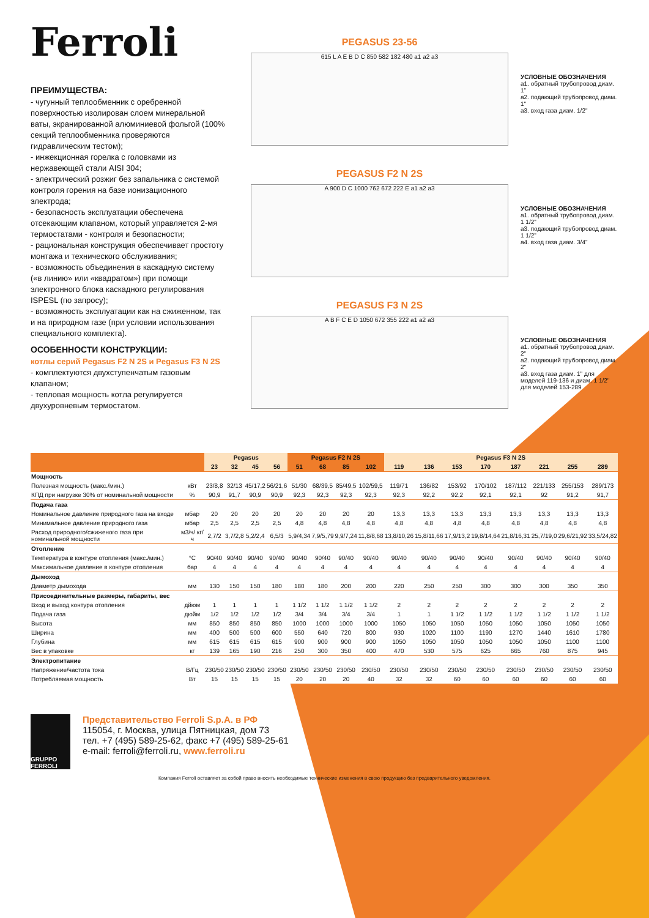Ferroli
ПРЕИМУЩЕСТВА:
- чугунный теплообменник с оребренной поверхностью изолирован слоем минеральной ваты, экранированной алюминиевой фольгой (100% секций теплообменника проверяются гидравлическим тестом);
- инжекционная горелка с головками из нержавеющей стали AISI 304;
- электрический розжиг без запальника с системой контроля горения на базе ионизационного электрода;
- безопасность эксплуатации обеспечена отсекающим клапаном, который управляется 2-мя термостатами - контроля и безопасности;
- рациональная конструкция обеспечивает простоту монтажа и технического обслуживания;
- возможность объединения в каскадную систему («в линию» или «квадратом») при помощи электронного блока каскадного регулирования ISPESL (по запросу);
- возможность эксплуатации как на сжиженном, так и на природном газе (при условии использования специального комплекта).
ОСОБЕННОСТИ КОНСТРУКЦИИ:
котлы серий Pegasus F2 N 2S и Pegasus F3 N 2S
- комплектуются двухступенчатым газовым клапаном;
- тепловая мощность котла регулируется двухуровневым термостатом.
PEGASUS 23-56
615 L A E B D C 850 582 182 480 a1 a2 a3
УСЛОВНЫЕ ОБОЗНАЧЕНИЯ
a1. обратный трубопровод диам. 1"
a2. подающий трубопровод диам. 1"
a3. вход газа диам. 1/2"
PEGASUS F2 N 2S
A 900 D C 1000 762 672 222 E a1 a2 a3
УСЛОВНЫЕ ОБОЗНАЧЕНИЯ
a1. обратный трубопровод диам. 1 1/2"
a3. подающий трубопровод диам. 1 1/2"
a4. вход газа диам. 3/4"
PEGASUS F3 N 2S
A B F C E D 1050 672 355 222 a1 a2 a3
УСЛОВНЫЕ ОБОЗНАЧЕНИЯ
a1. обратный трубопровод диам. 2"
a2. подающий трубопровод диам. 2"
a3. вход газа диам. 1" для моделей 119-136 и диам. 1 1/2" для моделей 153-289
| | | Pegasus | | | | Pegasus F2 N 2S | | | | Pegasus F3 N 2S | | | | | | | |
| --- | --- | --- | --- | --- | --- | --- | --- | --- | --- | --- | --- | --- | --- | --- | --- | --- | --- |
| | | 23 | 32 | 45 | 56 | 51 | 68 | 85 | 102 | 119 | 136 | 153 | 170 | 187 | 221 | 255 | 289 |
| Мощность | | | | | | | | | | | | | | | | | |
| Полезная мощность (макс./мин.) | кВт | 23/8,8 | 32/13 | 45/17,2 | 56/21,6 | 51/30 | 68/39,5 | 85/49,5 | 102/59,5 | 119/71 | 136/82 | 153/92 | 170/102 | 187/112 | 221/133 | 255/153 | 289/173 |
| КПД при нагрузке 30% от номинальной мощности | % | 90,9 | 91,7 | 90,9 | 90,9 | 92,3 | 92,3 | 92,3 | 92,3 | 92,3 | 92,2 | 92,2 | 92,1 | 92,1 | 92 | 91,2 | 91,7 |
| Подача газа | | | | | | | | | | | | | | | | | |
| Номинальное давление природного газа на входе | мбар | 20 | 20 | 20 | 20 | 20 | 20 | 20 | 20 | 13,3 | 13,3 | 13,3 | 13,3 | 13,3 | 13,3 | 13,3 | 13,3 |
| Минимальное давление природного газа | мбар | 2,5 | 2,5 | 2,5 | 2,5 | 4,8 | 4,8 | 4,8 | 4,8 | 4,8 | 4,8 | 4,8 | 4,8 | 4,8 | 4,8 | 4,8 | 4,8 |
| Расход природного/сжиженого газа при номинальной мощности | м3/ч/ кг/ч | 2,7/2 | 3,7/2,8 | 5,2/2,4 | 6,5/3 | 5,9/4,34 | 7,9/5,79 | 9,9/7,24 | 11,8/8,68 | 13,8/10,26 | 15,8/11,66 | 17,9/13,2 | 19,8/14,64 | 21,8/16,31 | 25,7/19,0 | 29,6/21,92 | 33,5/24,82 |
| Отопление | | | | | | | | | | | | | | | | | |
| Температура в контуре отопления (макс./мин.) | °C | 90/40 | 90/40 | 90/40 | 90/40 | 90/40 | 90/40 | 90/40 | 90/40 | 90/40 | 90/40 | 90/40 | 90/40 | 90/40 | 90/40 | 90/40 | 90/40 |
| Максимальное давление в контуре отопления | бар | 4 | 4 | 4 | 4 | 4 | 4 | 4 | 4 | 4 | 4 | 4 | 4 | 4 | 4 | 4 | 4 |
| Дымоход | | | | | | | | | | | | | | | | | |
| Диаметр дымохода | мм | 130 | 150 | 150 | 180 | 180 | 180 | 200 | 200 | 220 | 250 | 250 | 300 | 300 | 300 | 350 | 350 |
| Присоединительные размеры, габариты, вес | | | | | | | | | | | | | | | | | |
| Вход и выход контура отопления | дйюм | 1 | 1 | 1 | 1 | 1 1/2 | 1 1/2 | 1 1/2 | 1 1/2 | 2 | 2 | 2 | 2 | 2 | 2 | 2 | 2 |
| Подача газа | дюйм | 1/2 | 1/2 | 1/2 | 1/2 | 3/4 | 3/4 | 3/4 | 3/4 | 1 | 1 | 1 1/2 | 1 1/2 | 1 1/2 | 1 1/2 | 1 1/2 | 1 1/2 |
| Высота | мм | 850 | 850 | 850 | 850 | 1000 | 1000 | 1000 | 1000 | 1050 | 1050 | 1050 | 1050 | 1050 | 1050 | 1050 | 1050 |
| Ширина | мм | 400 | 500 | 500 | 600 | 550 | 640 | 720 | 800 | 930 | 1020 | 1100 | 1190 | 1270 | 1440 | 1610 | 1780 |
| Глубина | мм | 615 | 615 | 615 | 615 | 900 | 900 | 900 | 900 | 1050 | 1050 | 1050 | 1050 | 1050 | 1050 | 1100 | 1100 |
| Вес в упаковке | кг | 139 | 165 | 190 | 216 | 250 | 300 | 350 | 400 | 470 | 530 | 575 | 625 | 665 | 760 | 875 | 945 |
| Электропитание | | | | | | | | | | | | | | | | | |
| Напряжение/частота тока | В/Гц | 230/50 | 230/50 | 230/50 | 230/50 | 230/50 | 230/50 | 230/50 | 230/50 | 230/50 | 230/50 | 230/50 | 230/50 | 230/50 | 230/50 | 230/50 | 230/50 |
| Потребляемая мощность | Вт | 15 | 15 | 15 | 15 | 20 | 20 | 20 | 40 | 32 | 32 | 60 | 60 | 60 | 60 | 60 | 60 |
GRUPPO FERROLI
Представительство Ferroli S.p.A. в РФ
115054, г. Москва, улица Пятницкая, дом 73
тел. +7 (495) 589-25-62, факс +7 (495) 589-25-61
e-mail: ferroli@ferroli.ru, www.ferroli.ru
Компания Ferroli оставляет за собой право вносить необходимые технические изменения в свою продукцию без предварительного уведомления.